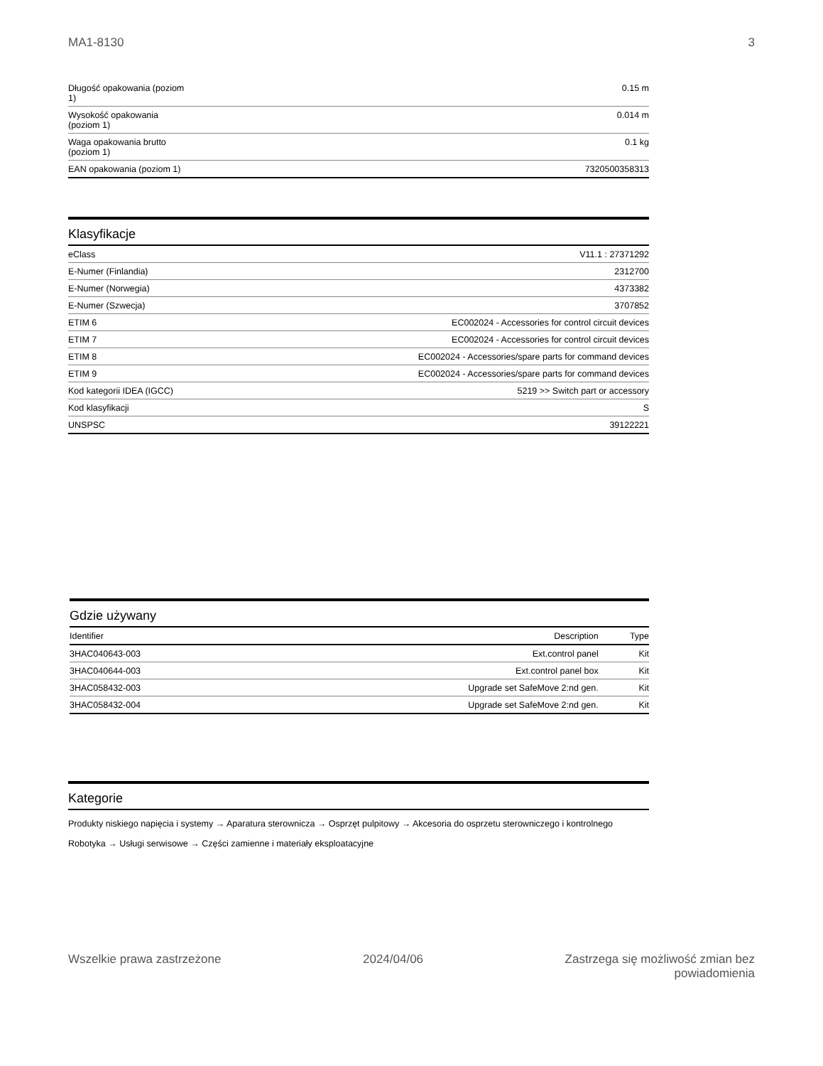MA1-8130 3
| Długość opakowania (poziom 1) | 0.15 m |
| Wysokość opakowania (poziom 1) | 0.014 m |
| Waga opakowania brutto (poziom 1) | 0.1 kg |
| EAN opakowania (poziom 1) | 7320500358313 |
Klasyfikacje
| eClass | V11.1 : 27371292 |
| E-Numer (Finlandia) | 2312700 |
| E-Numer (Norwegia) | 4373382 |
| E-Numer (Szwecja) | 3707852 |
| ETIM 6 | EC002024 - Accessories for control circuit devices |
| ETIM 7 | EC002024 - Accessories for control circuit devices |
| ETIM 8 | EC002024 - Accessories/spare parts for command devices |
| ETIM 9 | EC002024 - Accessories/spare parts for command devices |
| Kod kategorii IDEA (IGCC) | 5219 >> Switch part or accessory |
| Kod klasyfikacji | S |
| UNSPSC | 39122221 |
Gdzie używany
| Identifier | Description | Type |
| --- | --- | --- |
| 3HAC040643-003 | Ext.control panel | Kit |
| 3HAC040644-003 | Ext.control panel box | Kit |
| 3HAC058432-003 | Upgrade set SafeMove 2:nd gen. | Kit |
| 3HAC058432-004 | Upgrade set SafeMove 2:nd gen. | Kit |
Kategorie
Produkty niskiego napięcia i systemy → Aparatura sterownicza → Osprzęt pulpitowy → Akcesoria do osprzetu sterowniczego i kontrolnego
Robotyka → Usługi serwisowe → Części zamienne i materiały eksploatacyjne
Wszelkie prawa zastrzeżone 2024/04/06 Zastrzega się możliwość zmian bez
powiadomienia